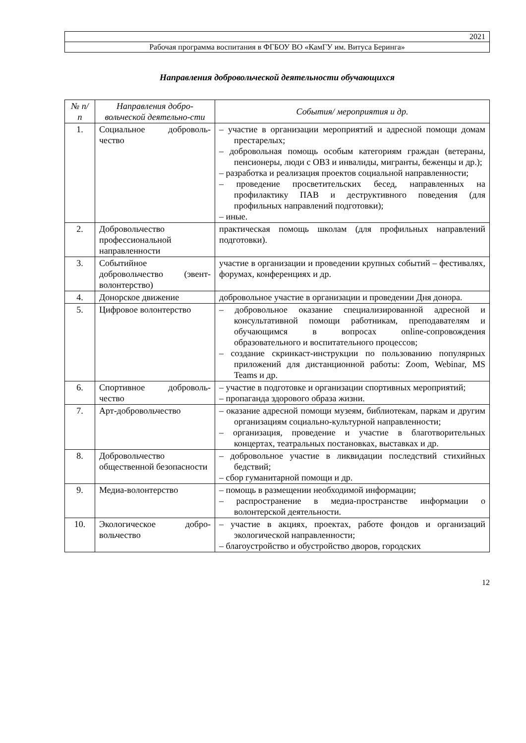| 2021 |
| Рабочая программа воспитания в ФГБОУ ВО «КамГУ им. Витуса Беринга» |
Направления добровольческой деятельности обучающихся
| № п/п | Направления добро-вольческой деятельно-сти | События/ мероприятия и др. |
| --- | --- | --- |
| 1. | Социальное доброволь-чество | – участие в организации мероприятий и адресной помощи домам престарелых; – добровольная помощь особым категориям граждан (ветераны, пенсионеры, люди с ОВЗ и инвалиды, мигранты, беженцы и др.); – разработка и реализация проектов социальной направленности; – проведение просветительских бесед, направленных на профилактику ПАВ и деструктивного поведения (для профильных направлений подготовки); – иные. |
| 2. | Добровольчество профессиональной направленности | практическая помощь школам (для профильных направлений подготовки). |
| 3. | Событийное добровольчество (эвент-волонтерство) | участие в организации и проведении крупных событий – фестивалях, форумах, конференциях и др. |
| 4. | Донорское движение | добровольное участие в организации и проведении Дня донора. |
| 5. | Цифровое волонтерство | – добровольное оказание специализированной адресной и консультативной помощи работникам, преподавателям и обучающимся в вопросах online-сопровождения образовательного и воспитательного процессов; – создание скринкаст-инструкции по пользованию популярных приложений для дистанционной работы: Zoom, Webinar, MS Teams и др. |
| 6. | Спортивное доброволь-чество | – участие в подготовке и организации спортивных мероприятий; – пропаганда здорового образа жизни. |
| 7. | Арт-добровольчество | – оказание адресной помощи музеям, библиотекам, паркам и другим организациям социально-культурной направленности; – организация, проведение и участие в благотворительных концертах, театральных постановках, выставках и др. |
| 8. | Добровольчество общественной безопасности | – добровольное участие в ликвидации последствий стихийных бедствий; – сбор гуманитарной помощи и др. |
| 9. | Медиа-волонтерство | – помощь в размещении необходимой информации; – распространение в медиа-пространстве информации о волонтерской деятельности. |
| 10. | Экологическое добро-вольчество | – участие в акциях, проектах, работе фондов и организаций экологической направленности; – благоустройство и обустройство дворов, городских |
12